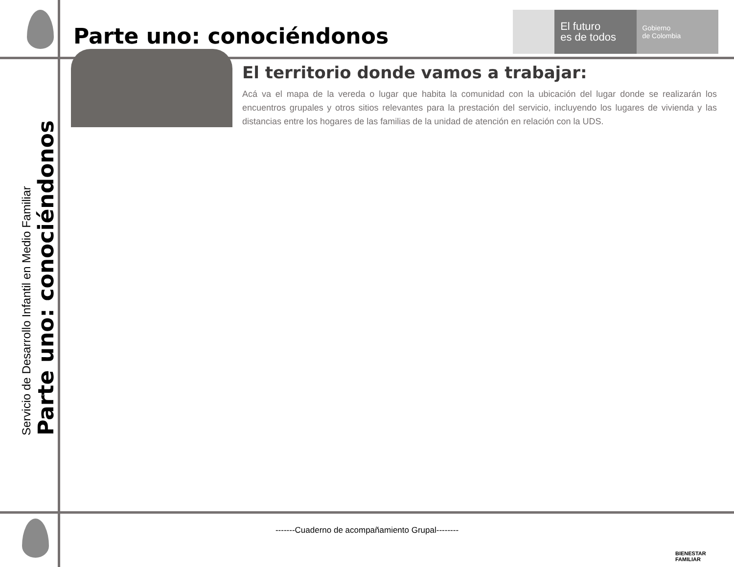Parte uno: conociéndonos
El futuro
es de todos
Gobierno
de Colombia
El territorio donde vamos a trabajar:
Acá va el mapa de la vereda o lugar que habita la comunidad con la ubicación del lugar donde se realizarán los encuentros grupales y otros sitios relevantes para la prestación del servicio, incluyendo los lugares de vivienda y las distancias entre los hogares de las familias de la unidad de atención en relación con la UDS.
Servicio de Desarrollo Infantil en Medio Familiar
Parte uno: conociéndonos
-------Cuaderno de acompañamiento Grupal--------
BIENESTAR
FAMILIAR